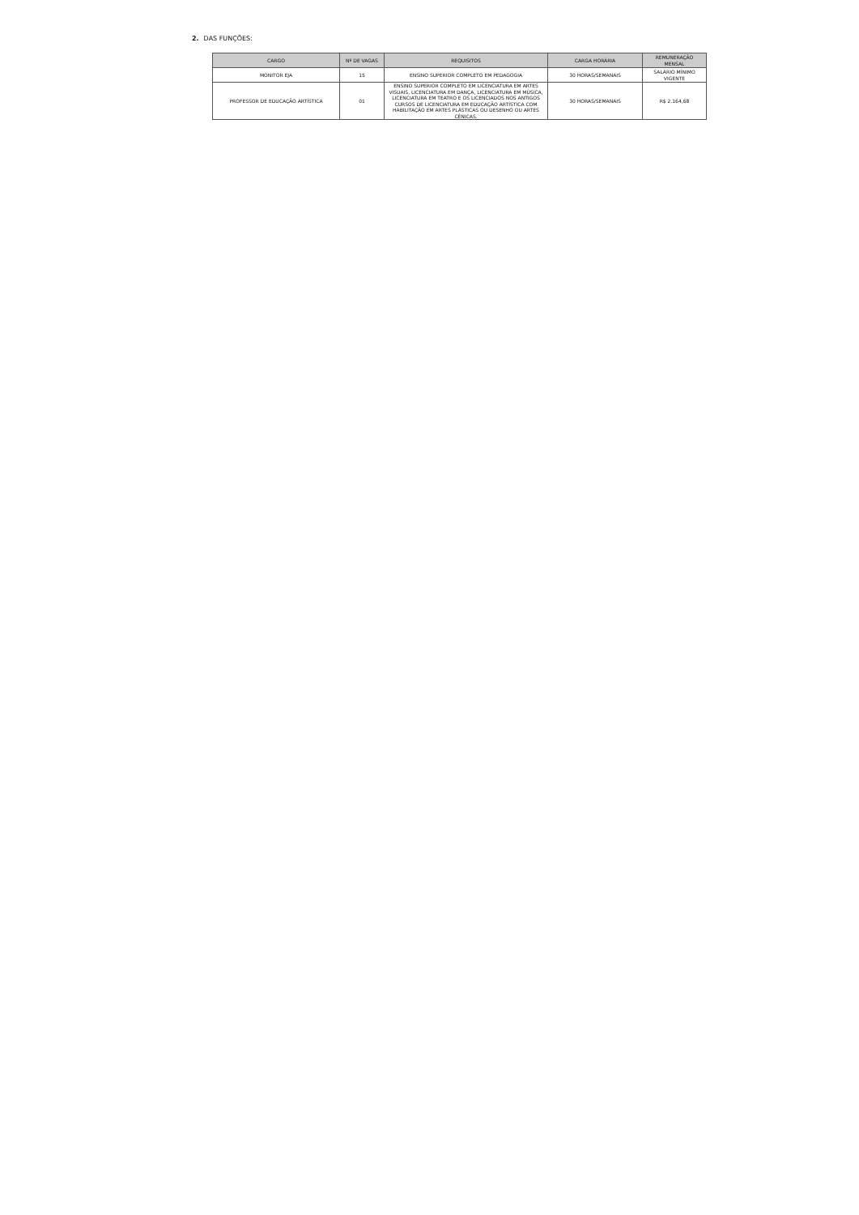2. DAS FUNÇÕES:
| CARGO | Nº DE VAGAS | REQUISITOS | CARGA HORÁRIA | REMUNERAÇÃO MENSAL |
| --- | --- | --- | --- | --- |
| MONITOR EJA | 15 | ENSINO SUPERIOR COMPLETO EM PEDAGOGIA | 30 HORAS/SEMANAIS | SALÁRIO MÍNIMO VIGENTE |
| PROFESSOR DE EDUCAÇÃO ARTÍSTICA | 01 | ENSINO SUPERIOR COMPLETO EM LICENCIATURA EM ARTES VISUAIS, LICENCIATURA EM DANÇA, LICENCIATURA EM MÚSICA, LICENCIATURA EM TEATRO E OS LICENCIADOS NOS ANTIGOS CURSOS DE LICENCIATURA EM EDUCAÇÃO ARTÍSTICA COM HABILITAÇÃO EM ARTES PLÁSTICAS OU DESENHO OU ARTES CÊNICAS. | 30 HORAS/SEMANAIS | R$ 2.164,68 |